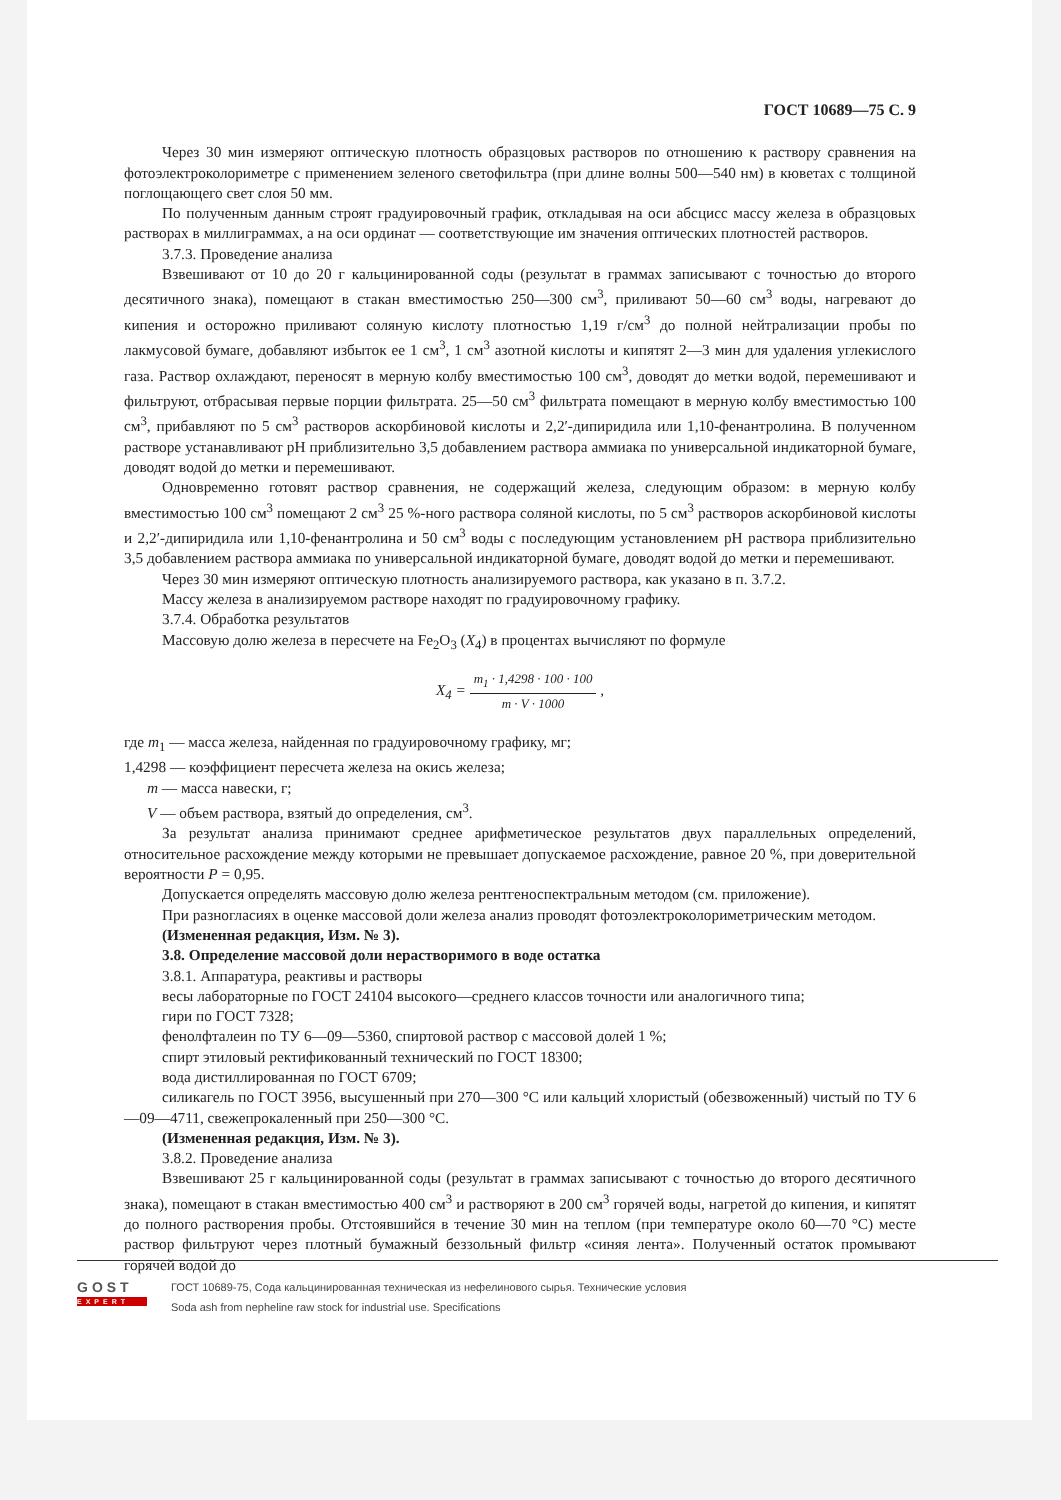ГОСТ 10689—75 С. 9
Через 30 мин измеряют оптическую плотность образцовых растворов по отношению к раствору сравнения на фотоэлектроколориметре с применением зеленого светофильтра (при длине волны 500—540 нм) в кюветах с толщиной поглощающего свет слоя 50 мм.
По полученным данным строят градуировочный график, откладывая на оси абсцисс массу железа в образцовых растворах в миллиграммах, а на оси ординат — соответствующие им значения оптических плотностей растворов.
3.7.3. Проведение анализа
Взвешивают от 10 до 20 г кальцинированной соды (результат в граммах записывают с точностью до второго десятичного знака), помещают в стакан вместимостью 250—300 см<sup>3</sup>, приливают 50—60 см<sup>3</sup> воды, нагревают до кипения и осторожно приливают соляную кислоту плотностью 1,19 г/см<sup>3</sup> до полной нейтрализации пробы по лакмусовой бумаге, добавляют избыток ее 1 см<sup>3</sup>, 1 см<sup>3</sup> азотной кислоты и кипятят 2—3 мин для удаления углекислого газа. Раствор охлаждают, переносят в мерную колбу вместимостью 100 см<sup>3</sup>, доводят до метки водой, перемешивают и фильтруют, отбрасывая первые порции фильтрата. 25—50 см<sup>3</sup> фильтрата помещают в мерную колбу вместимостью 100 см<sup>3</sup>, прибавляют по 5 см<sup>3</sup> растворов аскорбиновой кислоты и 2,2′-дипиридила или 1,10-фенантролина. В полученном растворе устанавливают pH приблизительно 3,5 добавлением раствора аммиака по универсальной индикаторной бумаге, доводят водой до метки и перемешивают.
Одновременно готовят раствор сравнения, не содержащий железа, следующим образом: в мерную колбу вместимостью 100 см<sup>3</sup> помещают 2 см<sup>3</sup> 25 %-ного раствора соляной кислоты, по 5 см<sup>3</sup> растворов аскорбиновой кислоты и 2,2′-дипиридила или 1,10-фенантролина и 50 см<sup>3</sup> воды с последующим установлением pH раствора приблизительно 3,5 добавлением раствора аммиака по универсальной индикаторной бумаге, доводят водой до метки и перемешивают.
Через 30 мин измеряют оптическую плотность анализируемого раствора, как указано в п. 3.7.2.
Массу железа в анализируемом растворе находят по градуировочному графику.
3.7.4. Обработка результатов
Массовую долю железа в пересчете на Fe<sub>2</sub>O<sub>3</sub> (X<sub>4</sub>) в процентах вычисляют по формуле
X<sub>4</sub> = m<sub>1</sub> · 1,4298 · 100 · 100 m · V · 1000 ,
где m<sub>1</sub> — масса железа, найденная по градуировочному графику, мг;
1,4298 — коэффициент пересчета железа на окись железа;
m — масса навески, г;
V — объем раствора, взятый до определения, см<sup>3</sup>.
За результат анализа принимают среднее арифметическое результатов двух параллельных определений, относительное расхождение между которыми не превышает допускаемое расхождение, равное 20 %, при доверительной вероятности P = 0,95.
Допускается определять массовую долю железа рентгеноспектральным методом (см. приложение).
При разногласиях в оценке массовой доли железа анализ проводят фотоэлектроколориметрическим методом.
(Измененная редакция, Изм. № 3).
3.8. Определение массовой доли нерастворимого в воде остатка
3.8.1. Аппаратура, реактивы и растворы
весы лабораторные по ГОСТ 24104 высокого—среднего классов точности или аналогичного типа;
гири по ГОСТ 7328;
фенолфталеин по ТУ 6—09—5360, спиртовой раствор с массовой долей 1 %;
спирт этиловый ректификованный технический по ГОСТ 18300;
вода дистиллированная по ГОСТ 6709;
силикагель по ГОСТ 3956, высушенный при 270—300 °С или кальций хлористый (обезвоженный) чистый по ТУ 6—09—4711, свежепрокаленный при 250—300 °С.
(Измененная редакция, Изм. № 3).
3.8.2. Проведение анализа
Взвешивают 25 г кальцинированной соды (результат в граммах записывают с точностью до второго десятичного знака), помещают в стакан вместимостью 400 см<sup>3</sup> и растворяют в 200 см<sup>3</sup> горячей воды, нагретой до кипения, и кипятят до полного растворения пробы. Отстоявшийся в течение 30 мин на теплом (при температуре около 60—70 °С) месте раствор фильтруют через плотный бумажный беззольный фильтр «синяя лента». Полученный остаток промывают горячей водой до
GOST
EXPERT
ГОСТ 10689-75, Сода кальцинированная техническая из нефелинового сырья. Технические условия
Soda ash from nepheline raw stock for industrial use. Specifications